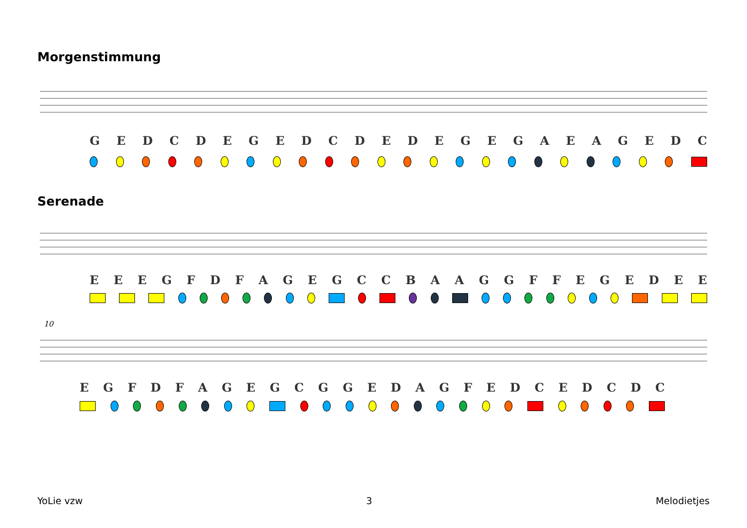Morgenstimmung
GEDCDEGEDCDEDEGEGAEAGEDC
Serenade
EEEGFDFAGEGCCBAAGGFFEGEDEE
10
EGFDFAGEGCGGEDAGFEDCEDCDC
YoLie vzw 3 Melodietjes